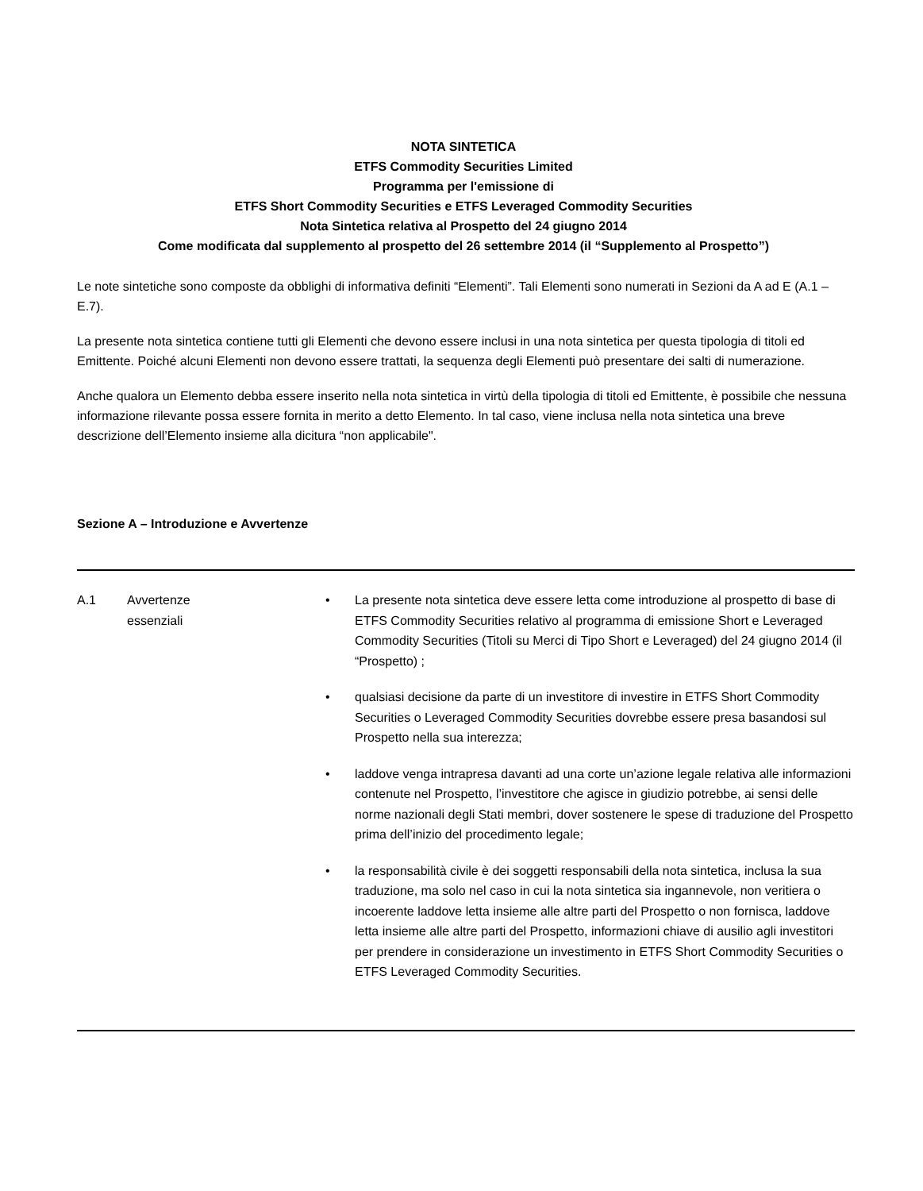NOTA SINTETICA
ETFS Commodity Securities Limited
Programma per l'emissione di
ETFS Short Commodity Securities e ETFS Leveraged Commodity Securities
Nota Sintetica relativa al Prospetto del 24 giugno 2014
Come modificata dal supplemento al prospetto del 26 settembre 2014 (il “Supplemento al Prospetto”)
Le note sintetiche sono composte da obblighi di informativa definiti “Elementi”. Tali Elementi sono numerati in Sezioni da A ad E (A.1 – E.7).
La presente nota sintetica contiene tutti gli Elementi che devono essere inclusi in una nota sintetica per questa tipologia di titoli ed Emittente. Poiché alcuni Elementi non devono essere trattati, la sequenza degli Elementi può presentare dei salti di numerazione.
Anche qualora un Elemento debba essere inserito nella nota sintetica in virtù della tipologia di titoli ed Emittente, è possibile che nessuna informazione rilevante possa essere fornita in merito a detto Elemento. In tal caso, viene inclusa nella nota sintetica una breve descrizione dell’Elemento insieme alla dicitura “non applicabile".
Sezione A – Introduzione e Avvertenze
| A.1 | Avvertenze essenziali | • La presente nota sintetica deve essere letta come introduzione al prospetto di base di ETFS Commodity Securities relativo al programma di emissione Short e Leveraged Commodity Securities (Titoli su Merci di Tipo Short e Leveraged) del 24 giugno 2014 (il “Prospetto) ; • qualsiasi decisione da parte di un investitore di investire in ETFS Short Commodity Securities o Leveraged Commodity Securities dovrebbe essere presa basandosi sul Prospetto nella sua interezza; • laddove venga intrapresa davanti ad una corte un’azione legale relativa alle informazioni contenute nel Prospetto, l’investitore che agisce in giudizio potrebbe, ai sensi delle norme nazionali degli Stati membri, dover sostenere le spese di traduzione del Prospetto prima dell’inizio del procedimento legale; • la responsabilità civile è dei soggetti responsabili della nota sintetica, inclusa la sua traduzione, ma solo nel caso in cui la nota sintetica sia ingannevole, non veritiera o incoerente laddove letta insieme alle altre parti del Prospetto o non fornisca, laddove letta insieme alle altre parti del Prospetto, informazioni chiave di ausilio agli investitori per prendere in considerazione un investimento in ETFS Short Commodity Securities o ETFS Leveraged Commodity Securities. |